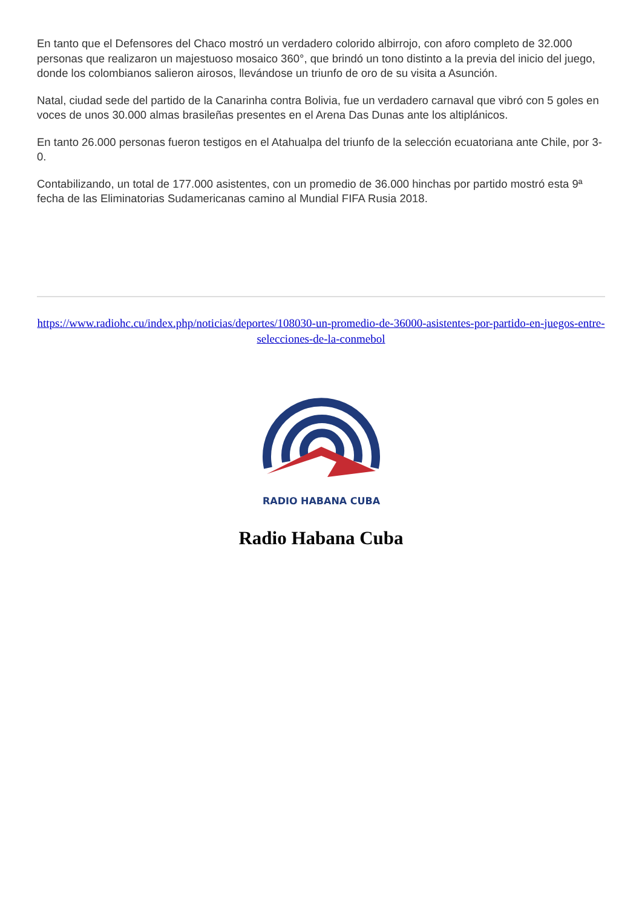En tanto que el Defensores del Chaco mostró un verdadero colorido albirrojo, con aforo completo de 32.000 personas que realizaron un majestuoso mosaico 360°, que brindó un tono distinto a la previa del inicio del juego, donde los colombianos salieron airosos, llevándose un triunfo de oro de su visita a Asunción.
Natal, ciudad sede del partido de la Canarinha contra Bolivia, fue un verdadero carnaval que vibró con 5 goles en voces de unos 30.000 almas brasileñas presentes en el Arena Das Dunas ante los altiplánicos.
En tanto 26.000 personas fueron testigos en el Atahualpa del triunfo de la selección ecuatoriana ante Chile, por 3-0.
Contabilizando, un total de 177.000 asistentes, con un promedio de 36.000 hinchas por partido mostró esta 9ª fecha de las Eliminatorias Sudamericanas camino al Mundial FIFA Rusia 2018.
https://www.radiohc.cu/index.php/noticias/deportes/108030-un-promedio-de-36000-asistentes-por-partido-en-juegos-entre-selecciones-de-la-conmebol
RADIO HABANA CUBA
Radio Habana Cuba